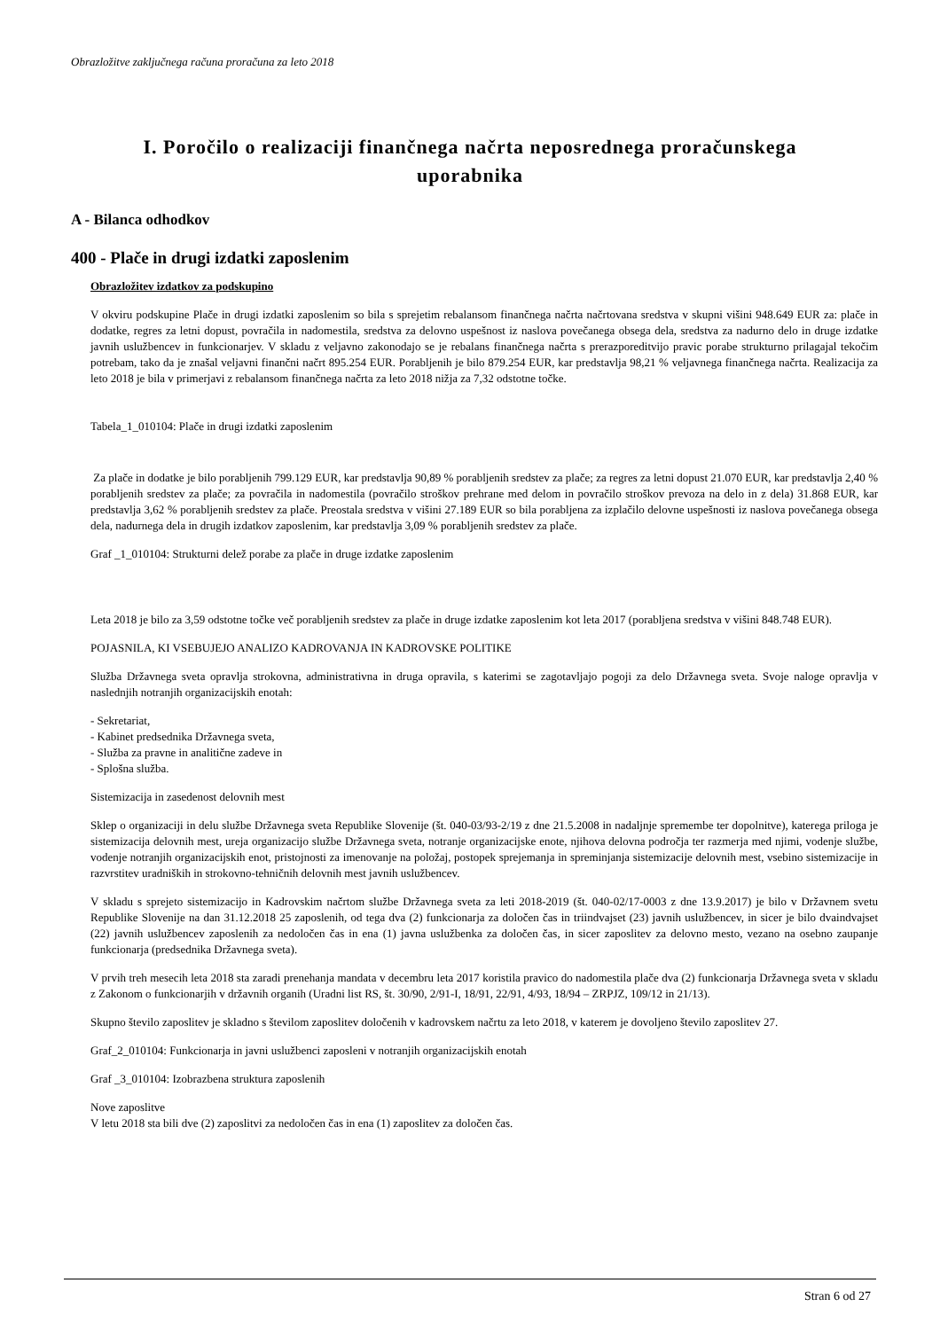Obrazložitve zaključnega računa proračuna za leto 2018
I. Poročilo o realizaciji finančnega načrta neposrednega proračunskega uporabnika
A - Bilanca odhodkov
400 - Plače in drugi izdatki zaposlenim
Obrazložitev izdatkov za podskupino
V okviru podskupine Plače in drugi izdatki zaposlenim so bila s sprejetim rebalansom finančnega načrta načrtovana sredstva v skupni višini 948.649 EUR za: plače in dodatke, regres za letni dopust, povračila in nadomestila, sredstva za delovno uspešnost iz naslova povečanega obsega dela, sredstva za nadurno delo in druge izdatke javnih uslužbencev in funkcionarjev. V skladu z veljavno zakonodajo se je rebalans finančnega načrta s prerazporeditvijo pravic porabe strukturno prilagajal tekočim potrebam, tako da je znašal veljavni finančni načrt 895.254 EUR. Porabljenih je bilo 879.254 EUR, kar predstavlja 98,21 % veljavnega finančnega načrta. Realizacija za leto 2018 je bila v primerjavi z rebalansom finančnega načrta za leto 2018 nižja za 7,32 odstotne točke.
Tabela_1_010104: Plače in drugi izdatki zaposlenim
Za plače in dodatke je bilo porabljenih 799.129 EUR, kar predstavlja 90,89 % porabljenih sredstev za plače; za regres za letni dopust 21.070 EUR, kar predstavlja 2,40 % porabljenih sredstev za plače; za povračila in nadomestila (povračilo stroškov prehrane med delom in povračilo stroškov prevoza na delo in z dela) 31.868 EUR, kar predstavlja 3,62 % porabljenih sredstev za plače. Preostala sredstva v višini 27.189 EUR so bila porabljena za izplačilo delovne uspešnosti iz naslova povečanega obsega dela, nadurnega dela in drugih izdatkov zaposlenim, kar predstavlja 3,09 % porabljenih sredstev za plače.
Graf _1_010104: Strukturni delež porabe za plače in druge izdatke zaposlenim
Leta 2018 je bilo za 3,59 odstotne točke več porabljenih sredstev za plače in druge izdatke zaposlenim kot leta 2017 (porabljena sredstva v višini 848.748 EUR).
POJASNILA, KI VSEBUJEJO ANALIZO KADROVANJA IN KADROVSKE POLITIKE
Služba Državnega sveta opravlja strokovna, administrativna in druga opravila, s katerimi se zagotavljajo pogoji za delo Državnega sveta. Svoje naloge opravlja v naslednjih notranjih organizacijskih enotah:
- Sekretariat,
- Kabinet predsednika Državnega sveta,
- Služba za pravne in analitične zadeve in
- Splošna služba.
Sistemizacija in zasedenost delovnih mest
Sklep o organizaciji in delu službe Državnega sveta Republike Slovenije (št. 040-03/93-2/19 z dne 21.5.2008 in nadaljnje spremembe ter dopolnitve), katerega priloga je sistemizacija delovnih mest, ureja organizacijo službe Državnega sveta, notranje organizacijske enote, njihova delovna področja ter razmerja med njimi, vodenje službe, vodenje notranjih organizacijskih enot, pristojnosti za imenovanje na položaj, postopek sprejemanja in spreminjanja sistemizacije delovnih mest, vsebino sistemizacije in razvrstitev uradniških in strokovno-tehničnih delovnih mest javnih uslužbencev.
V skladu s sprejeto sistemizacijo in Kadrovskim načrtom službe Državnega sveta za leti 2018-2019 (št. 040-02/17-0003 z dne 13.9.2017) je bilo v Državnem svetu Republike Slovenije na dan 31.12.2018 25 zaposlenih, od tega dva (2) funkcionarja za določen čas in triindvajset (23) javnih uslužbencev, in sicer je bilo dvaindvajset (22) javnih uslužbencev zaposlenih za nedoločen čas in ena (1) javna uslužbenka za določen čas, in sicer zaposlitev za delovno mesto, vezano na osebno zaupanje funkcionarja (predsednika Državnega sveta).
V prvih treh mesecih leta 2018 sta zaradi prenehanja mandata v decembru leta 2017 koristila pravico do nadomestila plače dva (2) funkcionarja Državnega sveta v skladu z Zakonom o funkcionarjih v državnih organih (Uradni list RS, št. 30/90, 2/91-I, 18/91, 22/91, 4/93, 18/94 – ZRPJZ, 109/12 in 21/13).
Skupno število zaposlitev je skladno s številom zaposlitev določenih v kadrovskem načrtu za leto 2018, v katerem je dovoljeno število zaposlitev 27.
Graf_2_010104: Funkcionarja in javni uslužbenci zaposleni v notranjih organizacijskih enotah
Graf _3_010104: Izobrazbena struktura zaposlenih
Nove zaposlitve
V letu 2018 sta bili dve (2) zaposlitvi za nedoločen čas in ena (1) zaposlitev za določen čas.
Stran 6 od 27